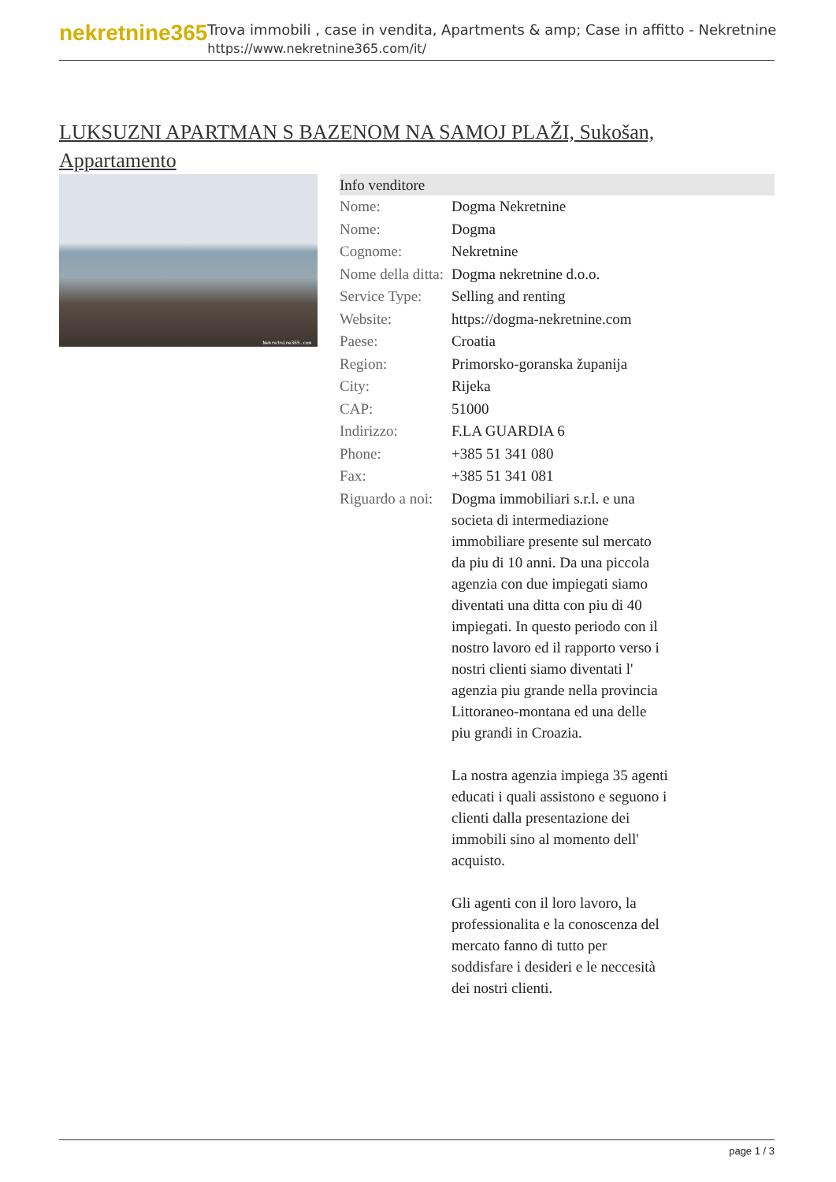nekretnine365
Trova immobili , case in vendita, Apartments & amp; Case in affitto - Nekretnine
https://www.nekretnine365.com/it/
LUKSUZNI APARTMAN S BAZENOM NA SAMOJ PLAŽI, Sukošan, Appartamento
Nekretnine365.com
| Info venditore | | |
| --- | --- | --- |
| Nome: | Dogma Nekretnine | |
| Nome: | Dogma | |
| Cognome: | Nekretnine | |
| Nome della ditta: | Dogma nekretnine d.o.o. | |
| Service Type: | Selling and renting | |
| Website: | https://dogma-nekretnine.com | |
| Paese: | Croatia | |
| Region: | Primorsko-goranska županija | |
| City: | Rijeka | |
| CAP: | 51000 | |
| Indirizzo: | F.LA GUARDIA 6 | |
| Phone: | +385 51 341 080 | |
| Fax: | +385 51 341 081 | |
| Riguardo a noi: | Dogma immobiliari s.r.l. e una societa di intermediazione immobiliare presente sul mercato da piu di 10 anni. Da una piccola agenzia con due impiegati siamo diventati una ditta con piu di 40 impiegati. In questo periodo con il nostro lavoro ed il rapporto verso i nostri clienti siamo diventati l' agenzia piu grande nella provincia Littoraneo-montana ed una delle piu grandi in Croazia. La nostra agenzia impiega 35 agenti educati i quali assistono e seguono i clienti dalla presentazione dei immobili sino al momento dell' acquisto. Gli agenti con il loro lavoro, la professionalita e la conoscenza del mercato fanno di tutto per soddisfare i desideri e le neccesità dei nostri clienti. | |
page 1 / 3